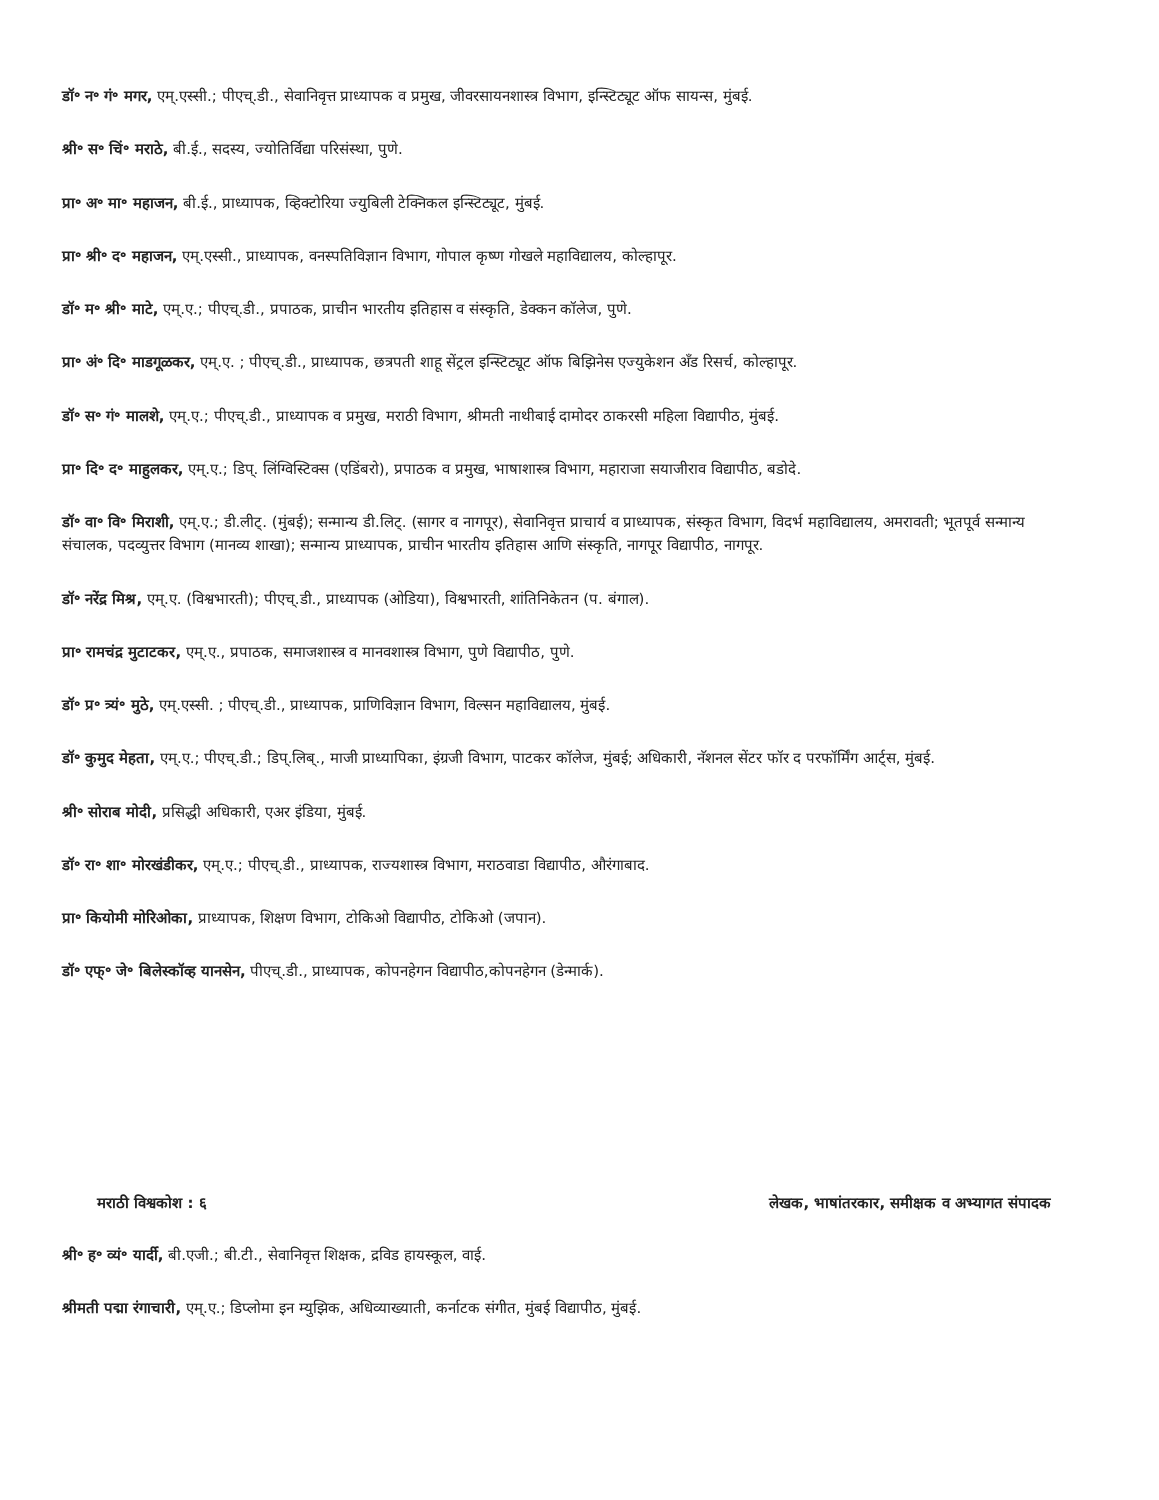डॉ॰ न॰ गं॰ मगर, एम्.एस्सी.; पीएच्.डी., सेवानिवृत्त प्राध्यापक व प्रमुख, जीवरसायनशास्त्र विभाग, इन्स्टिट्यूट ऑफ सायन्स, मुंबई.
श्री॰ स॰ चिं॰ मराठे, बी.ई., सदस्य, ज्योतिर्विद्या परिसंस्था, पुणे.
प्रा॰ अ॰ मा॰ महाजन, बी.ई., प्राध्यापक, व्हिक्टोरिया ज्युबिली टेक्निकल इन्स्टिट्यूट, मुंबई.
प्रा॰ श्री॰ द॰ महाजन, एम्.एस्सी., प्राध्यापक, वनस्पतिविज्ञान विभाग, गोपाल कृष्ण गोखले महाविद्यालय, कोल्हापूर.
डॉ॰ म॰ श्री॰ माटे, एम्.ए.; पीएच्.डी., प्रपाठक, प्राचीन भारतीय इतिहास व संस्कृति, डेक्कन कॉलेज, पुणे.
प्रा॰ अं॰ दि॰ माडगूळकर, एम्.ए. ; पीएच्.डी., प्राध्यापक, छत्रपती शाहू सेंट्रल इन्स्टिट्यूट ऑफ बिझिनेस एज्युकेशन अँड रिसर्च, कोल्हापूर.
डॉ॰ स॰ गं॰ मालशे, एम्.ए.; पीएच्.डी., प्राध्यापक व प्रमुख, मराठी विभाग, श्रीमती नाथीबाई दामोदर ठाकरसी महिला विद्यापीठ, मुंबई.
प्रा॰ दि॰ द॰ माहुलकर, एम्.ए.; डिप्. लिंग्विस्टिक्स (एडिंबरो), प्रपाठक व प्रमुख, भाषाशास्त्र विभाग, महाराजा सयाजीराव विद्यापीठ, बडोदे.
डॉ॰ वा॰ वि॰ मिराशी, एम्.ए.; डी.लीट्. (मुंबई); सन्मान्य डी.लिट्. (सागर व नागपूर), सेवानिवृत्त प्राचार्य व प्राध्यापक, संस्कृत विभाग, विदर्भ महाविद्यालय, अमरावती; भूतपूर्व सन्मान्य संचालक, पदव्युत्तर विभाग (मानव्य शाखा); सन्मान्य प्राध्यापक, प्राचीन भारतीय इतिहास आणि संस्कृति, नागपूर विद्यापीठ, नागपूर.
डॉ॰ नरेंद्र मिश्र, एम्.ए. (विश्वभारती); पीएच्.डी., प्राध्यापक (ओडिया), विश्वभारती, शांतिनिकेतन (प. बंगाल).
प्रा॰ रामचंद्र मुटाटकर, एम्.ए., प्रपाठक, समाजशास्त्र व मानवशास्त्र विभाग, पुणे विद्यापीठ, पुणे.
डॉ॰ प्र॰ त्र्यं॰ मुठे, एम्.एस्सी. ; पीएच्.डी., प्राध्यापक, प्राणिविज्ञान विभाग, विल्सन महाविद्यालय, मुंबई.
डॉ॰ कुमुद मेहता, एम्.ए.; पीएच्.डी.; डिप्.लिब्., माजी प्राध्यापिका, इंग्रजी विभाग, पाटकर कॉलेज, मुंबई; अधिकारी, नॅशनल सेंटर फॉर द परफॉर्मिंग आर्ट्स, मुंबई.
श्री॰ सोराब मोदी, प्रसिद्धी अधिकारी, एअर इंडिया, मुंबई.
डॉ॰ रा॰ शा॰ मोरखंडीकर, एम्.ए.; पीएच्.डी., प्राध्यापक, राज्यशास्त्र विभाग, मराठवाडा विद्यापीठ, औरंगाबाद.
प्रा॰ कियोमी मोरिओका, प्राध्यापक, शिक्षण विभाग, टोकिओ विद्यापीठ, टोकिओ (जपान).
डॉ॰ एफ्॰ जे॰ बिलेस्कॉव्ह यानसेन, पीएच्.डी., प्राध्यापक, कोपनहेगन विद्यापीठ,कोपनहेगन (डेन्मार्क).
मराठी विश्वकोश : ६ लेखक, भाषांतरकार, समीक्षक व अभ्यागत संपादक
श्री॰ ह॰ व्यं॰ यार्दी, बी.एजी.; बी.टी., सेवानिवृत्त शिक्षक, द्रविड हायस्कूल, वाई.
श्रीमती पद्मा रंगाचारी, एम्.ए.; डिप्लोमा इन म्युझिक, अधिव्याख्याती, कर्नाटक संगीत, मुंबई विद्यापीठ, मुंबई.